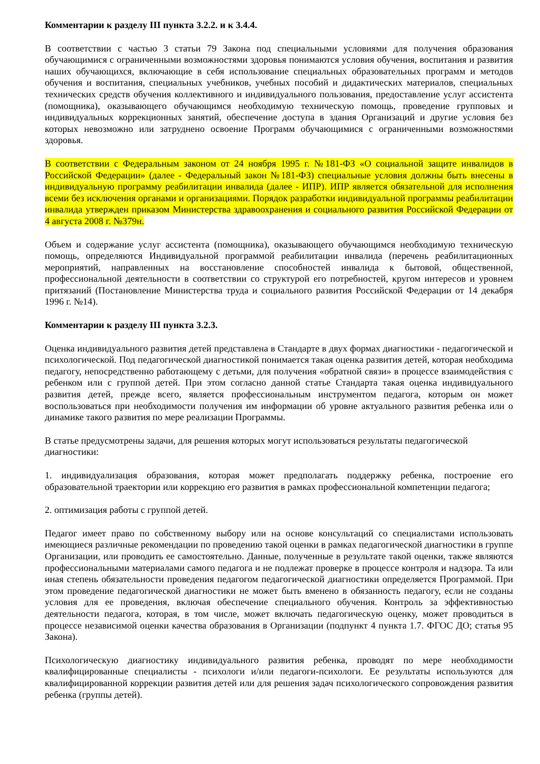Комментарии к разделу III пункта 3.2.2. и к 3.4.4.
В соответствии с частью 3 статьи 79 Закона под специальными условиями для получения образования обучающимися с ограниченными возможностями здоровья понимаются условия обучения, воспитания и развития наших обучающихся, включающие в себя использование специальных образовательных программ и методов обучения и воспитания, специальных учебников, учебных пособий и дидактических материалов, специальных технических средств обучения коллективного и индивидуального пользования, предоставление услуг ассистента (помощника), оказывающего обучающимся необходимую техническую помощь, проведение групповых и индивидуальных коррекционных занятий, обеспечение доступа в здания Организаций и другие условия без которых невозможно или затруднено освоение Программ обучающимися с ограниченными возможностями здоровья.
В соответствии с Федеральным законом от 24 ноября 1995 г. №181-ФЗ «О социальной защите инвалидов в Российской Федерации» (далее - Федеральный закон №181-ФЗ) специальные условия должны быть внесены в индивидуальную программу реабилитации инвалида (далее - ИПР). ИПР является обязательной для исполнения всеми без исключения органами и организациями. Порядок разработки индивидуальной программы реабилитации инвалида утвержден приказом Министерства здравоохранения и социального развития Российской Федерации от 4 августа 2008 г. №379н.
Объем и содержание услуг ассистента (помощника), оказывающего обучающимся необходимую техническую помощь, определяются Индивидуальной программой реабилитации инвалида (перечень реабилитационных мероприятий, направленных на восстановление способностей инвалида к бытовой, общественной, профессиональной деятельности в соответствии со структурой его потребностей, кругом интересов и уровнем притязаний (Постановление Министерства труда и социального развития Российской Федерации от 14 декабря 1996 г. №14).
Комментарии к разделу III пункта 3.2.3.
Оценка индивидуального развития детей представлена в Стандарте в двух формах диагностики - педагогической и психологической. Под педагогической диагностикой понимается такая оценка развития детей, которая необходима педагогу, непосредственно работающему с детьми, для получения «обратной связи» в процессе взаимодействия с ребенком или с группой детей. При этом согласно данной статье Стандарта такая оценка индивидуального развития детей, прежде всего, является профессиональным инструментом педагога, которым он может воспользоваться при необходимости получения им информации об уровне актуального развития ребенка или о динамике такого развития по мере реализации Программы.
В статье предусмотрены задачи, для решения которых могут использоваться результаты педагогической диагностики:
1. индивидуализация образования, которая может предполагать поддержку ребенка, построение его образовательной траектории или коррекцию его развития в рамках профессиональной компетенции педагога;
2. оптимизация работы с группой детей.
Педагог имеет право по собственному выбору или на основе консультаций со специалистами использовать имеющиеся различные рекомендации по проведению такой оценки в рамках педагогической диагностики в группе Организации, или проводить ее самостоятельно. Данные, полученные в результате такой оценки, также являются профессиональными материалами самого педагога и не подлежат проверке в процессе контроля и надзора. Та или иная степень обязательности проведения педагогом педагогической диагностики определяется Программой. При этом проведение педагогической диагностики не может быть вменено в обязанность педагогу, если не созданы условия для ее проведения, включая обеспечение специального обучения. Контроль за эффективностью деятельности педагога, которая, в том числе, может включать педагогическую оценку, может проводиться в процессе независимой оценки качества образования в Организации (подпункт 4 пункта 1.7. ФГОС ДО; статья 95 Закона).
Психологическую диагностику индивидуального развития ребенка, проводят по мере необходимости квалифицированные специалисты - психологи и/или педагоги-психологи. Ее результаты используются для квалифицированной коррекции развития детей или для решения задач психологического сопровождения развития ребенка (группы детей).